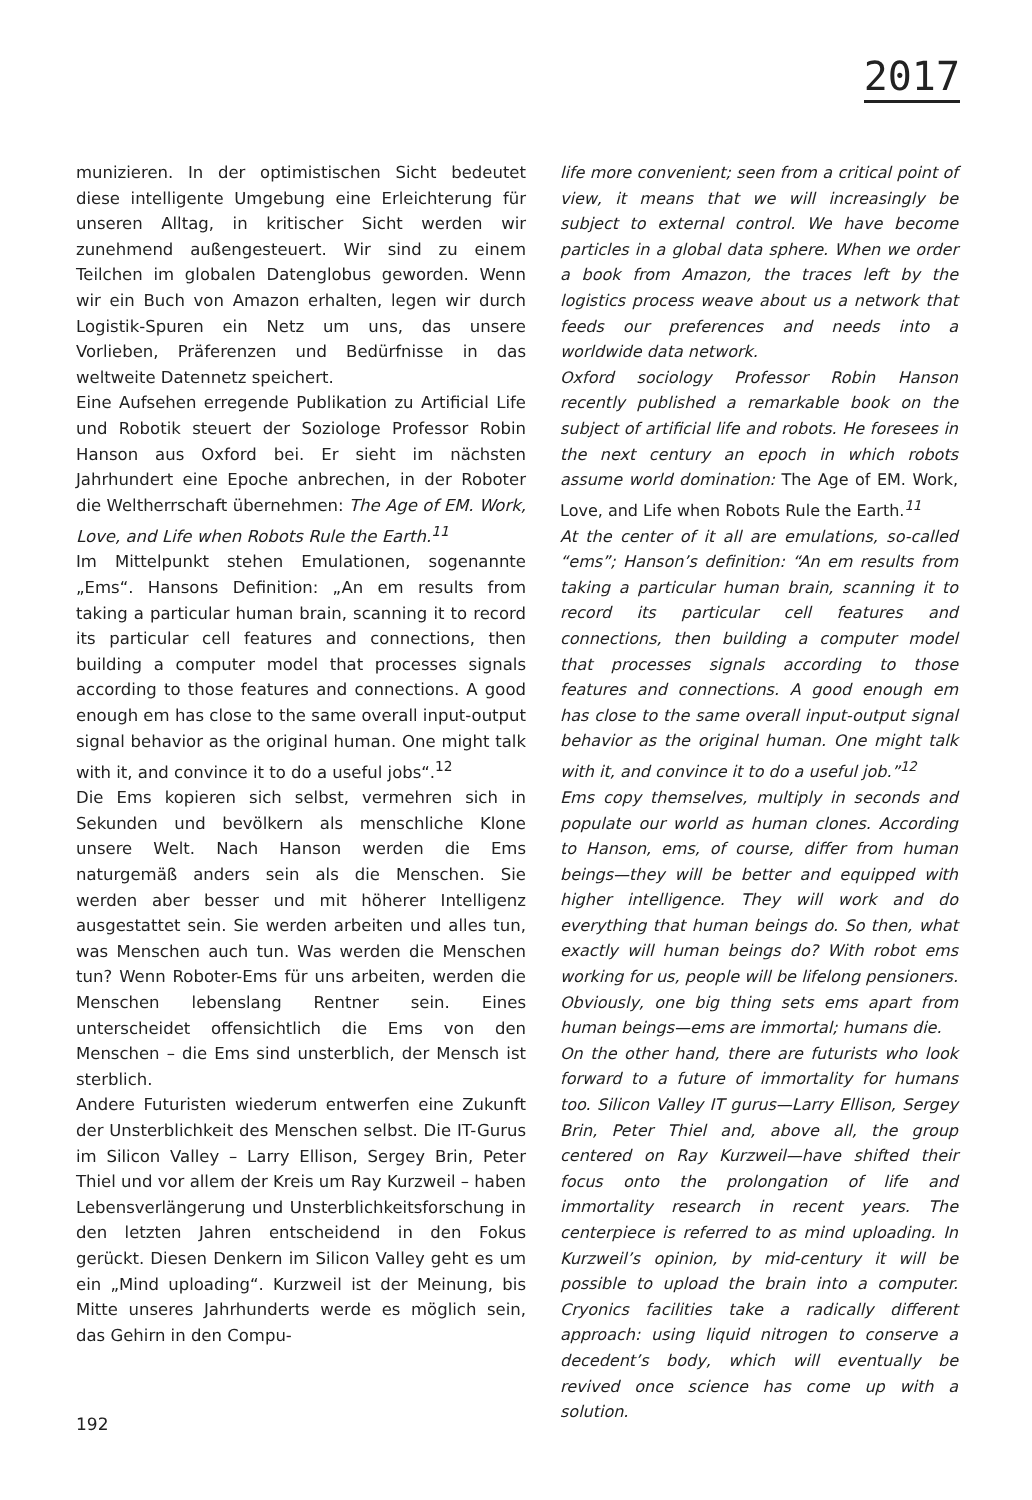2017
munizieren. In der optimistischen Sicht bedeutet diese intelligente Umgebung eine Erleichterung für unseren Alltag, in kritischer Sicht werden wir zunehmend außengesteuert. Wir sind zu einem Teilchen im globalen Datenglobus geworden. Wenn wir ein Buch von Amazon erhalten, legen wir durch Logistik-Spuren ein Netz um uns, das unsere Vorlieben, Präferenzen und Bedürfnisse in das weltweite Datennetz speichert.
Eine Aufsehen erregende Publikation zu Artificial Life und Robotik steuert der Soziologe Professor Robin Hanson aus Oxford bei. Er sieht im nächsten Jahrhundert eine Epoche anbrechen, in der Roboter die Weltherrschaft übernehmen: The Age of EM. Work, Love, and Life when Robots Rule the Earth.<sup>11</sup>
Im Mittelpunkt stehen Emulationen, sogenannte „Ems“. Hansons Definition: „An em results from taking a particular human brain, scanning it to record its particular cell features and connections, then building a computer model that processes signals according to those features and connections. A good enough em has close to the same overall input-output signal behavior as the original human. One might talk with it, and convince it to do a useful jobs“.<sup>12</sup>
Die Ems kopieren sich selbst, vermehren sich in Sekunden und bevölkern als menschliche Klone unsere Welt. Nach Hanson werden die Ems naturgemäß anders sein als die Menschen. Sie werden aber besser und mit höherer Intelligenz ausgestattet sein. Sie werden arbeiten und alles tun, was Menschen auch tun. Was werden die Menschen tun? Wenn Roboter-Ems für uns arbeiten, werden die Menschen lebenslang Rentner sein. Eines unterscheidet offensichtlich die Ems von den Menschen – die Ems sind unsterblich, der Mensch ist sterblich.
Andere Futuristen wiederum entwerfen eine Zukunft der Unsterblichkeit des Menschen selbst. Die IT-Gurus im Silicon Valley – Larry Ellison, Sergey Brin, Peter Thiel und vor allem der Kreis um Ray Kurzweil – haben Lebensverlängerung und Unsterblichkeitsforschung in den letzten Jahren entscheidend in den Fokus gerückt. Diesen Denkern im Silicon Valley geht es um ein „Mind uploading“. Kurzweil ist der Meinung, bis Mitte unseres Jahrhunderts werde es möglich sein, das Gehirn in den Compu-
life more convenient; seen from a critical point of view, it means that we will increasingly be subject to external control. We have become particles in a global data sphere. When we order a book from Amazon, the traces left by the logistics process weave about us a network that feeds our preferences and needs into a worldwide data network.
Oxford sociology Professor Robin Hanson recently published a remarkable book on the subject of artificial life and robots. He foresees in the next century an epoch in which robots assume world domination: The Age of EM. Work, Love, and Life when Robots Rule the Earth.<sup>11</sup>
At the center of it all are emulations, so-called “ems”; Hanson’s definition: “An em results from taking a particular human brain, scanning it to record its particular cell features and connections, then building a computer model that processes signals according to those features and connections. A good enough em has close to the same overall input-output signal behavior as the original human. One might talk with it, and convince it to do a useful job.”<sup>12</sup>
Ems copy themselves, multiply in seconds and populate our world as human clones. According to Hanson, ems, of course, differ from human beings—they will be better and equipped with higher intelligence. They will work and do everything that human beings do. So then, what exactly will human beings do? With robot ems working for us, people will be lifelong pensioners. Obviously, one big thing sets ems apart from human beings—ems are immortal; humans die.
On the other hand, there are futurists who look forward to a future of immortality for humans too. Silicon Valley IT gurus—Larry Ellison, Sergey Brin, Peter Thiel and, above all, the group centered on Ray Kurzweil—have shifted their focus onto the prolongation of life and immortality research in recent years. The centerpiece is referred to as mind uploading. In Kurzweil’s opinion, by mid-century it will be possible to upload the brain into a computer. Cryonics facilities take a radically different approach: using liquid nitrogen to conserve a decedent’s body, which will eventually be revived once science has come up with a solution.
192